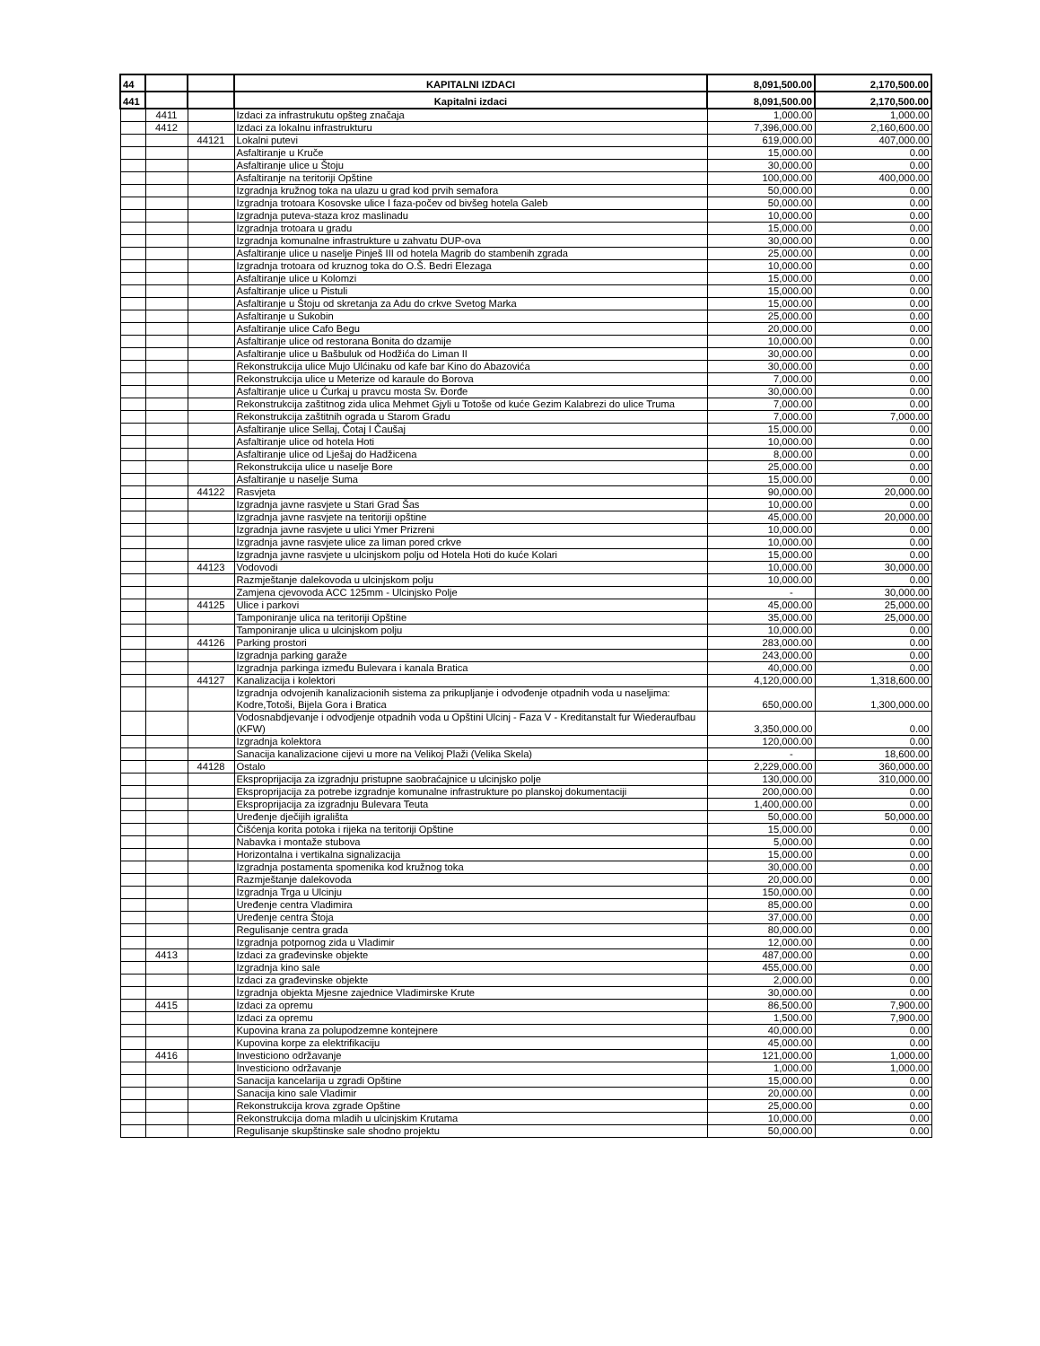| 44 | | | KAPITALNI IZDACI | 8,091,500.00 | 2,170,500.00 |
| 441 | | | Kapitalni izdaci | 8,091,500.00 | 2,170,500.00 |
| | 4411 | | Izdaci za infrastrukutu opšteg značaja | 1,000.00 | 1,000.00 |
| | 4412 | | Izdaci za lokalnu infrastrukturu | 7,396,000.00 | 2,160,600.00 |
| | | 44121 | Lokalni putevi | 619,000.00 | 407,000.00 |
| | | | Asfaltiranje u Kruče | 15,000.00 | 0.00 |
| | | | Asfaltiranje ulice u Štoju | 30,000.00 | 0.00 |
| | | | Asfaltiranje na teritoriji Opštine | 100,000.00 | 400,000.00 |
| | | | Izgradnja kružnog toka na ulazu u grad kod prvih semafora | 50,000.00 | 0.00 |
| | | | Izgradnja trotoara Kosovske ulice I faza-počev od bivšeg hotela Galeb | 50,000.00 | 0.00 |
| | | | Izgradnja puteva-staza kroz maslinadu | 10,000.00 | 0.00 |
| | | | Izgradnja trotoara u gradu | 15,000.00 | 0.00 |
| | | | Izgradnja komunalne infrastrukture u zahvatu DUP-ova | 30,000.00 | 0.00 |
| | | | Asfaltiranje ulice u naselje Pinješ III od hotela Magrib do stambenih zgrada | 25,000.00 | 0.00 |
| | | | Izgradnja trotoara od kruznog toka do O.Š. Bedri Elezaga | 10,000.00 | 0.00 |
| | | | Asfaltiranje ulice u Kolomzi | 15,000.00 | 0.00 |
| | | | Asfaltiranje ulice u Pistuli | 15,000.00 | 0.00 |
| | | | Asfaltiranje u Štoju od skretanja za Adu do crkve Svetog Marka | 15,000.00 | 0.00 |
| | | | Asfaltiranje u Sukobin | 25,000.00 | 0.00 |
| | | | Asfaltiranje ulice Cafo Begu | 20,000.00 | 0.00 |
| | | | Asfaltiranje ulice od restorana Bonita do dzamije | 10,000.00 | 0.00 |
| | | | Asfaltiranje ulice u Bašbuluk od Hodžića do Liman II | 30,000.00 | 0.00 |
| | | | Rekonstrukcija ulice Mujo Ulćinaku od kafe bar Kino do Abazovića | 30,000.00 | 0.00 |
| | | | Rekonstrukcija ulice u Meterize od karaule do Borova | 7,000.00 | 0.00 |
| | | | Asfaltiranje ulice u Ćurkaj u pravcu mosta Sv. Đorđe | 30,000.00 | 0.00 |
| | | | Rekonstrukcija zaštitnog zida ulica Mehmet Gjyli u Totoše od kuće Gezim Kalabrezi do ulice Truma | 7,000.00 | 0.00 |
| | | | Rekonstrukcija zaštitnih ograda u Starom Gradu | 7,000.00 | 7,000.00 |
| | | | Asfaltiranje ulice Sellaj, Čotaj I Čaušaj | 15,000.00 | 0.00 |
| | | | Asfaltiranje ulice od hotela Hoti | 10,000.00 | 0.00 |
| | | | Asfaltiranje ulice od Lješaj do Hadžicena | 8,000.00 | 0.00 |
| | | | Rekonstrukcija ulice u naselje Bore | 25,000.00 | 0.00 |
| | | | Asfaltiranje u naselje Suma | 15,000.00 | 0.00 |
| | | 44122 | Rasvjeta | 90,000.00 | 20,000.00 |
| | | | Izgradnja javne rasvjete u Stari Grad Šas | 10,000.00 | 0.00 |
| | | | Izgradnja javne rasvjete na teritoriji opštine | 45,000.00 | 20,000.00 |
| | | | Izgradnja javne rasvjete u ulici Ymer Prizreni | 10,000.00 | 0.00 |
| | | | Izgradnja javne rasvjete ulice za liman pored crkve | 10,000.00 | 0.00 |
| | | | Izgradnja javne rasvjete u ulcinjskom polju od Hotela Hoti do kuće Kolari | 15,000.00 | 0.00 |
| | | 44123 | Vodovodi | 10,000.00 | 30,000.00 |
| | | | Razmještanje dalekovoda u ulcinjskom polju | 10,000.00 | 0.00 |
| | | | Zamjena cjevovoda ACC 125mm - Ulcinjsko Polje | - | 30,000.00 |
| | | 44125 | Ulice i parkovi | 45,000.00 | 25,000.00 |
| | | | Tamponiranje ulica na teritoriji Opštine | 35,000.00 | 25,000.00 |
| | | | Tamponiranje ulica u ulcinjskom polju | 10,000.00 | 0.00 |
| | | 44126 | Parking prostori | 283,000.00 | 0.00 |
| | | | Izgradnja parking garaže | 243,000.00 | 0.00 |
| | | | Izgradnja parkinga između Bulevara i kanala Bratica | 40,000.00 | 0.00 |
| | | 44127 | Kanalizacija i kolektori | 4,120,000.00 | 1,318,600.00 |
| | | | Izgradnja odvojenih kanalizacionih sistema za prikupljanje i odvođenje otpadnih voda u naseljima: Kodre,Totoši, Bijela Gora i Bratica | 650,000.00 | 1,300,000.00 |
| | | | Vodosnabdjevanje i odvodjenje otpadnih voda u Opštini Ulcinj - Faza V - Kreditanstalt fur Wiederaufbau (KFW) | 3,350,000.00 | 0.00 |
| | | | Izgradnja kolektora | 120,000.00 | 0.00 |
| | | | Sanacija kanalizacione cijevi u more na Velikoj Plaži (Velika Skela) | - | 18,600.00 |
| | | 44128 | Ostalo | 2,229,000.00 | 360,000.00 |
| | | | Eksproprijacija za izgradnju pristupne saobraćajnice u ulcinjsko polje | 130,000.00 | 310,000.00 |
| | | | Eksproprijacija za potrebe izgradnje komunalne infrastrukture po planskoj dokumentaciji | 200,000.00 | 0.00 |
| | | | Eksproprijacija za izgradnju Bulevara Teuta | 1,400,000.00 | 0.00 |
| | | | Uređenje dječijih igrališta | 50,000.00 | 50,000.00 |
| | | | Čišćenja korita potoka i rijeka na teritoriji Opštine | 15,000.00 | 0.00 |
| | | | Nabavka i montaže stubova | 5,000.00 | 0.00 |
| | | | Horizontalna i vertikalna signalizacija | 15,000.00 | 0.00 |
| | | | Izgradnja postamenta spomenika kod kružnog toka | 30,000.00 | 0.00 |
| | | | Razmještanje dalekovoda | 20,000.00 | 0.00 |
| | | | Izgradnja Trga u Ulcinju | 150,000.00 | 0.00 |
| | | | Uređenje centra Vladimira | 85,000.00 | 0.00 |
| | | | Uređenje centra Štoja | 37,000.00 | 0.00 |
| | | | Regulisanje centra grada | 80,000.00 | 0.00 |
| | | | Izgradnja potpornog zida u Vladimir | 12,000.00 | 0.00 |
| | 4413 | | Izdaci za građevinske objekte | 487,000.00 | 0.00 |
| | | | Izgradnja kino sale | 455,000.00 | 0.00 |
| | | | Izdaci za građevinske objekte | 2,000.00 | 0.00 |
| | | | Izgradnja objekta Mjesne zajednice Vladimirske Krute | 30,000.00 | 0.00 |
| | 4415 | | Izdaci za opremu | 86,500.00 | 7,900.00 |
| | | | Izdaci za opremu | 1,500.00 | 7,900.00 |
| | | | Kupovina krana za polupodzemne kontejnere | 40,000.00 | 0.00 |
| | | | Kupovina korpe za elektrifikaciju | 45,000.00 | 0.00 |
| | 4416 | | Investiciono održavanje | 121,000.00 | 1,000.00 |
| | | | Investiciono održavanje | 1,000.00 | 1,000.00 |
| | | | Sanacija kancelarija u zgradi Opštine | 15,000.00 | 0.00 |
| | | | Sanacija kino sale Vladimir | 20,000.00 | 0.00 |
| | | | Rekonstrukcija krova zgrade Opštine | 25,000.00 | 0.00 |
| | | | Rekonstrukcija doma mladih u ulcinjskim Krutama | 10,000.00 | 0.00 |
| | | | Regulisanje skupštinske sale shodno projektu | 50,000.00 | 0.00 |